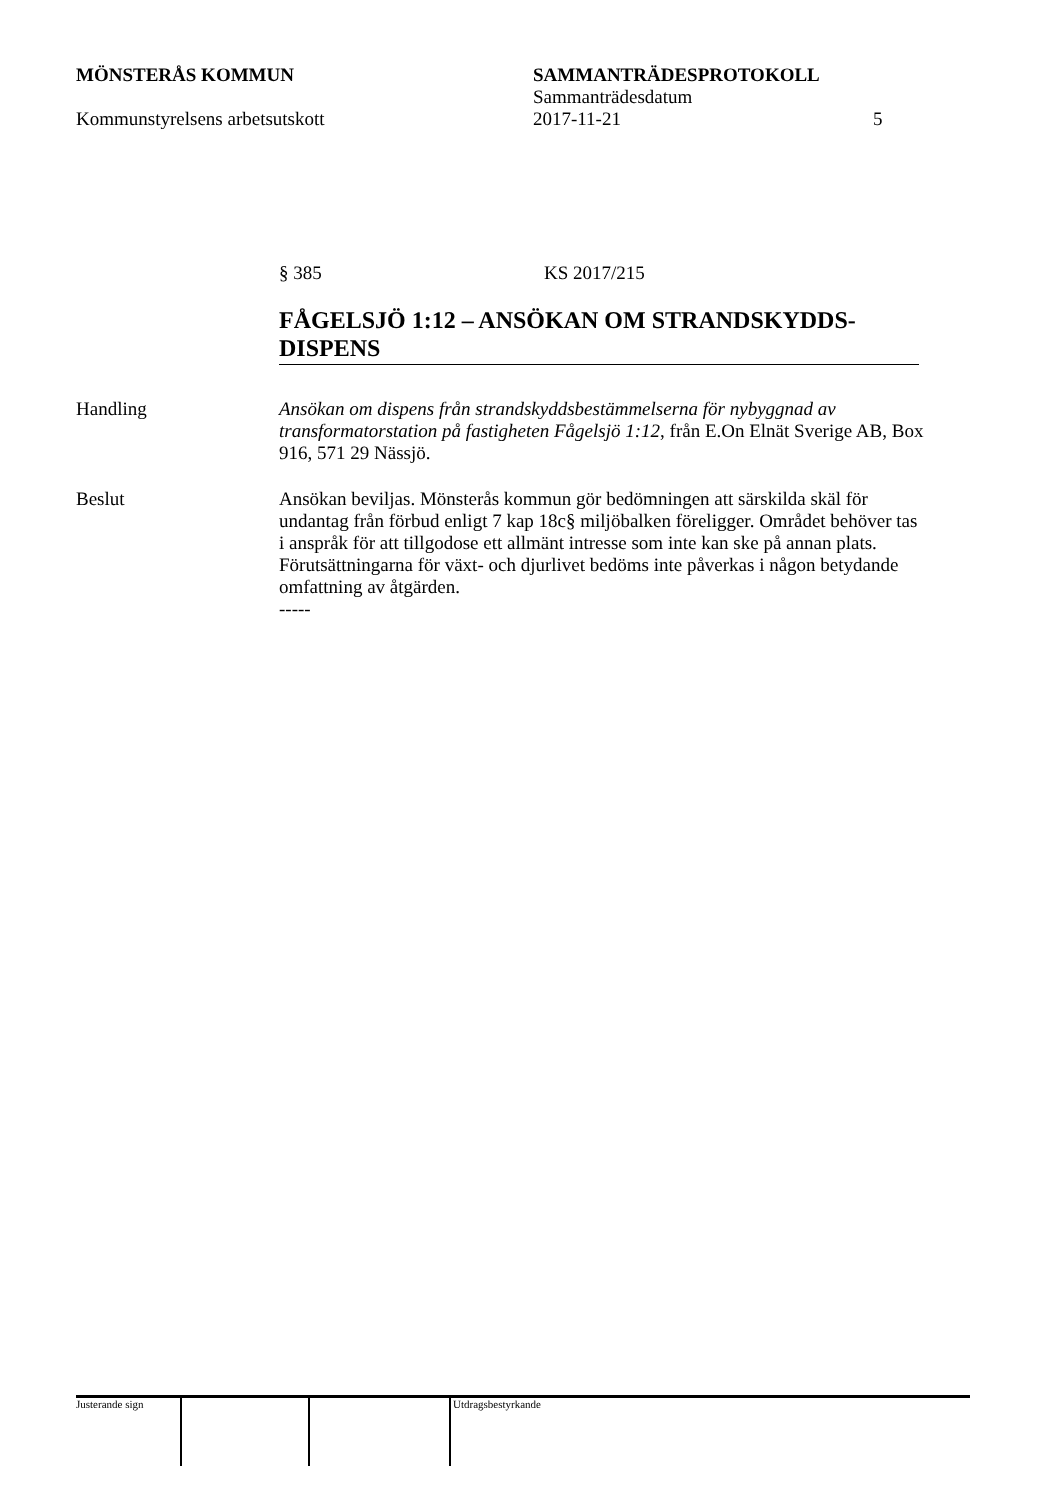MÖNSTERÅS KOMMUN SAMMANTRÄDESPROTOKOLL
Sammanträdesdatum
Kommunstyrelsens arbetsutskott 2017-11-21 5
§ 385 KS 2017/215
FÅGELSJÖ 1:12 – ANSÖKAN OM STRANDSKYDDS-DISPENS
Handling Ansökan om dispens från strandskyddsbestämmelserna för nybyggnad av transformatorstation på fastigheten Fågelsjö 1:12, från E.On Elnät Sverige AB, Box 916, 571 29 Nässjö.
Beslut Ansökan beviljas. Mönsterås kommun gör bedömningen att särskilda skäl för undantag från förbud enligt 7 kap 18c§ miljöbalken föreligger. Området behöver tas i anspråk för att tillgodose ett allmänt intresse som inte kan ske på annan plats. Förutsättningarna för växt- och djurlivet bedöms inte påverkas i någon betydande omfattning av åtgärden.
-----
Justerande sign Utdragsbestyrkande